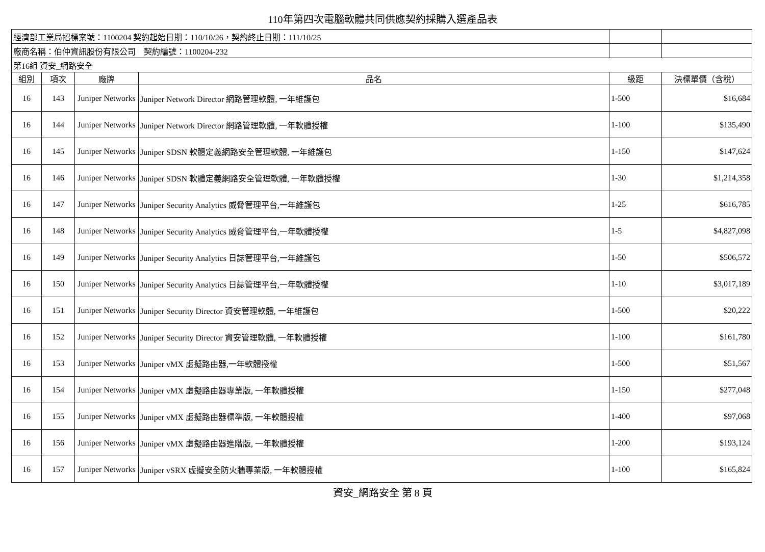110年第四次電腦軟體共同供應契約採購入選產品表
| 經濟部工業局招標案號：1100204 契約起始日期：110/10/26，契約終止日期：111/10/25 | | | | | |
| 廠商名稱：伯仲資訊股份有限公司 契約編號：1100204-232 | | | | | |
| 第16組 資安_網路安全 | | | | | |
| 組別 | 項次 | 廠牌 | 品名 | 級距 | 決標單價（含稅） |
| 16 | 143 | Juniper Networks | Juniper Network Director 網路管理軟體, 一年維護包 | 1-500 | $16,684 |
| 16 | 144 | Juniper Networks | Juniper Network Director 網路管理軟體, 一年軟體授權 | 1-100 | $135,490 |
| 16 | 145 | Juniper Networks | Juniper SDSN 軟體定義網路安全管理軟體, 一年維護包 | 1-150 | $147,624 |
| 16 | 146 | Juniper Networks | Juniper SDSN 軟體定義網路安全管理軟體, 一年軟體授權 | 1-30 | $1,214,358 |
| 16 | 147 | Juniper Networks | Juniper Security Analytics 威脅管理平台,一年維護包 | 1-25 | $616,785 |
| 16 | 148 | Juniper Networks | Juniper Security Analytics 威脅管理平台,一年軟體授權 | 1-5 | $4,827,098 |
| 16 | 149 | Juniper Networks | Juniper Security Analytics 日誌管理平台,一年維護包 | 1-50 | $506,572 |
| 16 | 150 | Juniper Networks | Juniper Security Analytics 日誌管理平台,一年軟體授權 | 1-10 | $3,017,189 |
| 16 | 151 | Juniper Networks | Juniper Security Director 資安管理軟體, 一年維護包 | 1-500 | $20,222 |
| 16 | 152 | Juniper Networks | Juniper Security Director 資安管理軟體, 一年軟體授權 | 1-100 | $161,780 |
| 16 | 153 | Juniper Networks | Juniper vMX 虛擬路由器,一年軟體授權 | 1-500 | $51,567 |
| 16 | 154 | Juniper Networks | Juniper vMX 虛擬路由器專業版, 一年軟體授權 | 1-150 | $277,048 |
| 16 | 155 | Juniper Networks | Juniper vMX 虛擬路由器標準版, 一年軟體授權 | 1-400 | $97,068 |
| 16 | 156 | Juniper Networks | Juniper vMX 虛擬路由器進階版, 一年軟體授權 | 1-200 | $193,124 |
| 16 | 157 | Juniper Networks | Juniper vSRX 虛擬安全防火牆專業版, 一年軟體授權 | 1-100 | $165,824 |
資安_網路安全 第 8 頁